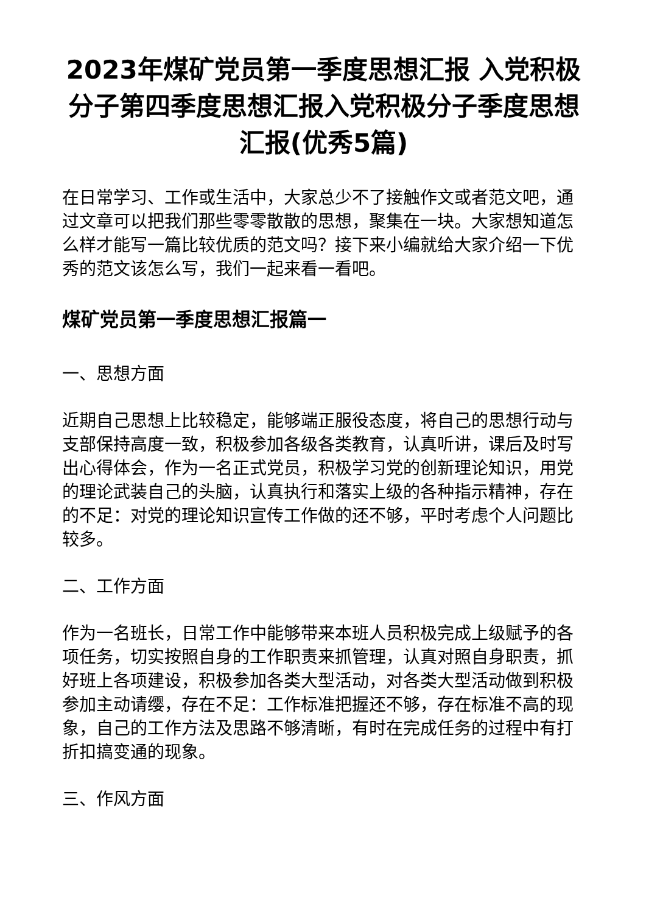2023年煤矿党员第一季度思想汇报 入党积极分子第四季度思想汇报入党积极分子季度思想汇报(优秀5篇)
在日常学习、工作或生活中，大家总少不了接触作文或者范文吧，通过文章可以把我们那些零零散散的思想，聚集在一块。大家想知道怎么样才能写一篇比较优质的范文吗？接下来小编就给大家介绍一下优秀的范文该怎么写，我们一起来看一看吧。
煤矿党员第一季度思想汇报篇一
一、思想方面
近期自己思想上比较稳定，能够端正服役态度，将自己的思想行动与支部保持高度一致，积极参加各级各类教育，认真听讲，课后及时写出心得体会，作为一名正式党员，积极学习党的创新理论知识，用党的理论武装自己的头脑，认真执行和落实上级的各种指示精神，存在的不足：对党的理论知识宣传工作做的还不够，平时考虑个人问题比较多。
二、工作方面
作为一名班长，日常工作中能够带来本班人员积极完成上级赋予的各项任务，切实按照自身的工作职责来抓管理，认真对照自身职责，抓好班上各项建设，积极参加各类大型活动，对各类大型活动做到积极参加主动请缨，存在不足：工作标准把握还不够，存在标准不高的现象，自己的工作方法及思路不够清晰，有时在完成任务的过程中有打折扣搞变通的现象。
三、作风方面